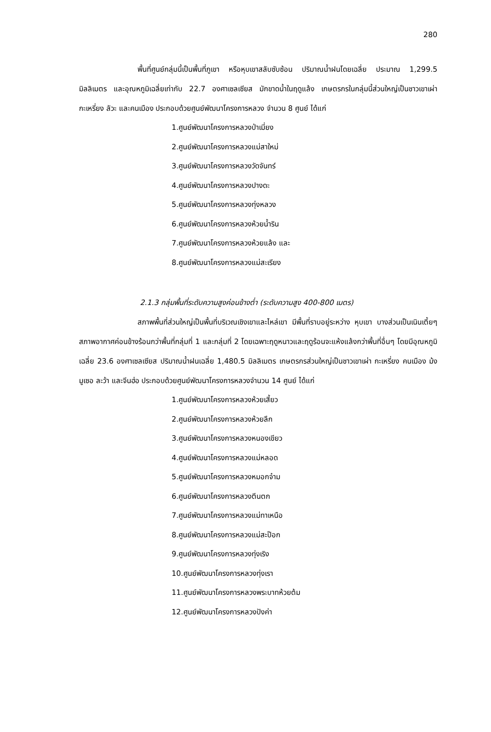280
พื้นที่ศูนย์กลุ่มนี้เป็นพื้นที่ภูเขา หรือหุบเขาสลับซับซ้อน ปริมาณน้ำฝนโดยเฉลี่ย ประมาณ 1,299.5 มิลลิเมตร และอุณหภูมิเฉลี่ยเท่ากับ 22.7 องศาเซลเซียส มักขาดน้ำในฤดูแล้ง เกษตรกรในกลุ่มนี้ส่วนใหญ่เป็นชาวเขาเผ่ากะเหรี่ยง ลัวะ และคนเมือง ประกอบด้วยศูนย์พัฒนาโครงการหลวง จำนวน 8 ศูนย์ ได้แก่
1.ศูนย์พัฒนาโครงการหลวงป่าเมี่ยง
2.ศูนย์พัฒนาโครงการหลวงแม่สาใหม่
3.ศูนย์พัฒนาโครงการหลวงวัดจันทร์
4.ศูนย์พัฒนาโครงการหลวงปางดะ
5.ศูนย์พัฒนาโครงการหลวงทุ่งหลวง
6.ศูนย์พัฒนาโครงการหลวงห้วยน้ำริน
7.ศูนย์พัฒนาโครงการหลวงห้วยแล้ง และ
8.ศูนย์พัฒนาโครงการหลวงแม่สะเรียง
2.1.3 กลุ่มพื้นที่ระดับความสูงค่อนข้างต่ำ (ระดับความสูง 400-800 เมตร)
สภาพพื้นที่ส่วนใหญ่เป็นพื้นที่บริเวณเชิงเขาและไหล่เขา มีพื้นที่ราบอยู่ระหว่าง หุบเขา บางส่วนเป็นเนินเตี้ยๆ สภาพอากาศค่อนข้างร้อนกว่าพื้นที่กลุ่มที่ 1 และกลุ่มที่ 2 โดยเฉพาะฤดูหนาวและฤดูร้อนจะแห้งแล้งกว่าพื้นที่อื่นๆ โดยมีอุณหภูมิเฉลี่ย 23.6 องศาเซลเซียส ปริมาณน้ำฝนเฉลี่ย 1,480.5 มิลลิเมตร เกษตรกรส่วนใหญ่เป็นชาวเขาเผ่า กะเหรี่ยง คนเมือง ม้ง มูเซอ ละว้า และจีนฮ่อ ประกอบด้วยศูนย์พัฒนาโครงการหลวงจำนวน 14 ศูนย์ ได้แก่
1.ศูนย์พัฒนาโครงการหลวงห้วยเสี้ยว
2.ศูนย์พัฒนาโครงการหลวงห้วยลึก
3.ศูนย์พัฒนาโครงการหลวงหนองเขียว
4.ศูนย์พัฒนาโครงการหลวงแม่หลอด
5.ศูนย์พัฒนาโครงการหลวงหมอกจ๋าม
6.ศูนย์พัฒนาโครงการหลวงตีนตก
7.ศูนย์พัฒนาโครงการหลวงแม่ทาเหนือ
8.ศูนย์พัฒนาโครงการหลวงแม่สะป๊อก
9.ศูนย์พัฒนาโครงการหลวงทุ่งเริง
10.ศูนย์พัฒนาโครงการหลวงทุ่งเรา
11.ศูนย์พัฒนาโครงการหลวงพระบาทห้วยต้ม
12.ศูนย์พัฒนาโครงการหลวงปังค่า